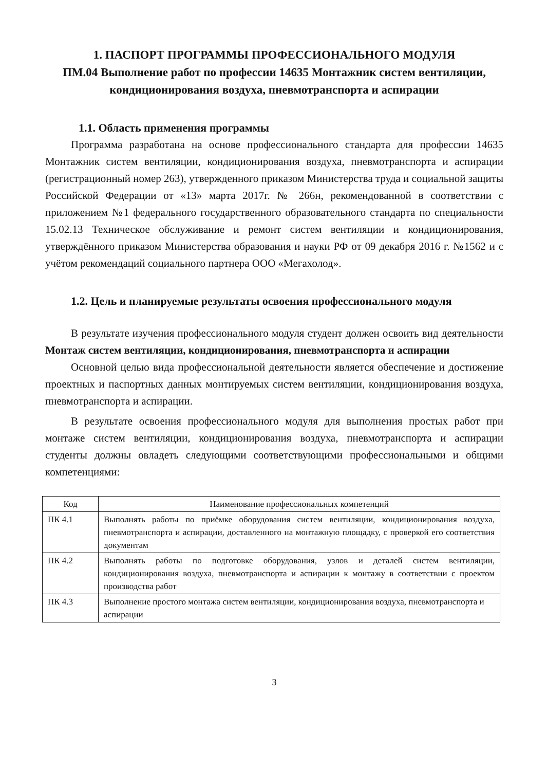1. ПАСПОРТ ПРОГРАММЫ ПРОФЕССИОНАЛЬНОГО МОДУЛЯ
ПМ.04 Выполнение работ по профессии 14635 Монтажник систем вентиляции, кондиционирования воздуха, пневмотранспорта и аспирации
1.1. Область применения программы
Программа разработана на основе профессионального стандарта для профессии 14635 Монтажник систем вентиляции, кондиционирования воздуха, пневмотранспорта и аспирации (регистрационный номер 263), утвержденного приказом Министерства труда и социальной защиты Российской Федерации от «13» марта 2017г. № 266н, рекомендованной в соответствии с приложением №1 федерального государственного образовательного стандарта по специальности 15.02.13 Техническое обслуживание и ремонт систем вентиляции и кондиционирования, утверждённого приказом Министерства образования и науки РФ от 09 декабря 2016 г. №1562 и с учётом рекомендаций социального партнера ООО «Мегахолод».
1.2. Цель и планируемые результаты освоения профессионального модуля
В результате изучения профессионального модуля студент должен освоить вид деятельности Монтаж систем вентиляции, кондиционирования, пневмотранспорта и аспирации
Основной целью вида профессиональной деятельности является обеспечение и достижение проектных и паспортных данных монтируемых систем вентиляции, кондиционирования воздуха, пневмотранспорта и аспирации.
В результате освоения профессионального модуля для выполнения простых работ при монтаже систем вентиляции, кондиционирования воздуха, пневмотранспорта и аспирации студенты должны овладеть следующими соответствующими профессиональными и общими компетенциями:
| Код | Наименование профессиональных компетенций |
| --- | --- |
| ПК 4.1 | Выполнять работы по приёмке оборудования систем вентиляции, кондиционирования воздуха, пневмотранспорта и аспирации, доставленного на монтажную площадку, с проверкой его соответствия документам |
| ПК 4.2 | Выполнять работы по подготовке оборудования, узлов и деталей систем вентиляции, кондиционирования воздуха, пневмотранспорта и аспирации к монтажу в соответствии с проектом производства работ |
| ПК 4.3 | Выполнение простого монтажа систем вентиляции, кондиционирования воздуха, пневмотранспорта и аспирации |
3